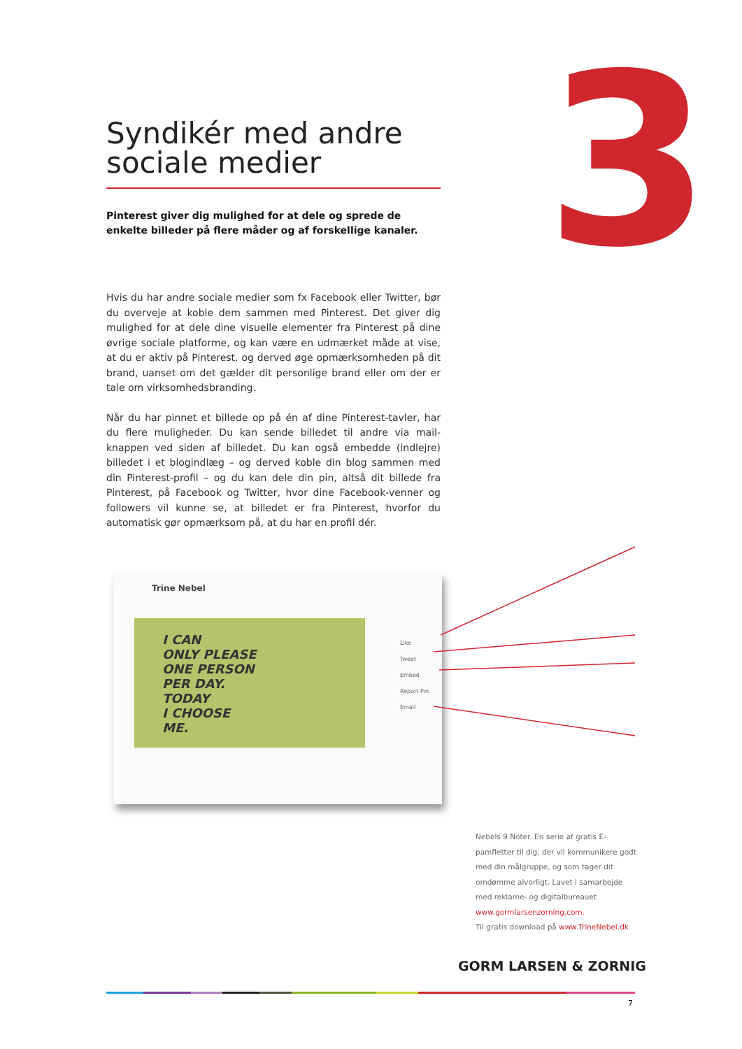3
Syndikér med andre sociale medier
Pinterest giver dig mulighed for at dele og sprede de enkelte billeder på flere måder og af forskellige kanaler.
Hvis du har andre sociale medier som fx Facebook eller Twitter, bør du overveje at koble dem sammen med Pinterest. Det giver dig mulighed for at dele dine visuelle elementer fra Pinterest på dine øvrige sociale platforme, og kan være en udmærket måde at vise, at du er aktiv på Pinterest, og derved øge opmærksomheden på dit brand, uanset om det gælder dit personlige brand eller om der er tale om virksomhedsbranding.
Når du har pinnet et billede op på én af dine Pinterest-tavler, har du flere muligheder. Du kan sende billedet til andre via mail-knappen ved siden af billedet. Du kan også embedde (indlejre) billedet i et blogindlæg – og derved koble din blog sammen med din Pinterest-profil – og du kan dele din pin, altså dit billede fra Pinterest, på Facebook og Twitter, hvor dine Facebook-venner og followers vil kunne se, at billedet er fra Pinterest, hvorfor du automatisk gør opmærksom på, at du har en profil dér.
Trine Nebel
I CAN
ONLY PLEASE
ONE PERSON
PER DAY.
TODAY
I CHOOSE
ME.
Like
Tweet
Embed
Report Pin
Email
Nebels 9 Noter. En serie af gratis E-pamfletter til dig, der vil kommunikere godt med din målgruppe, og som tager dit omdømme alvorligt. Lavet i samarbejde med reklame- og digitalbureauet www.gormlarsenzorning.com.
Til gratis download på www.TrineNebel.dk
GORM LARSEN & ZORNIG
7